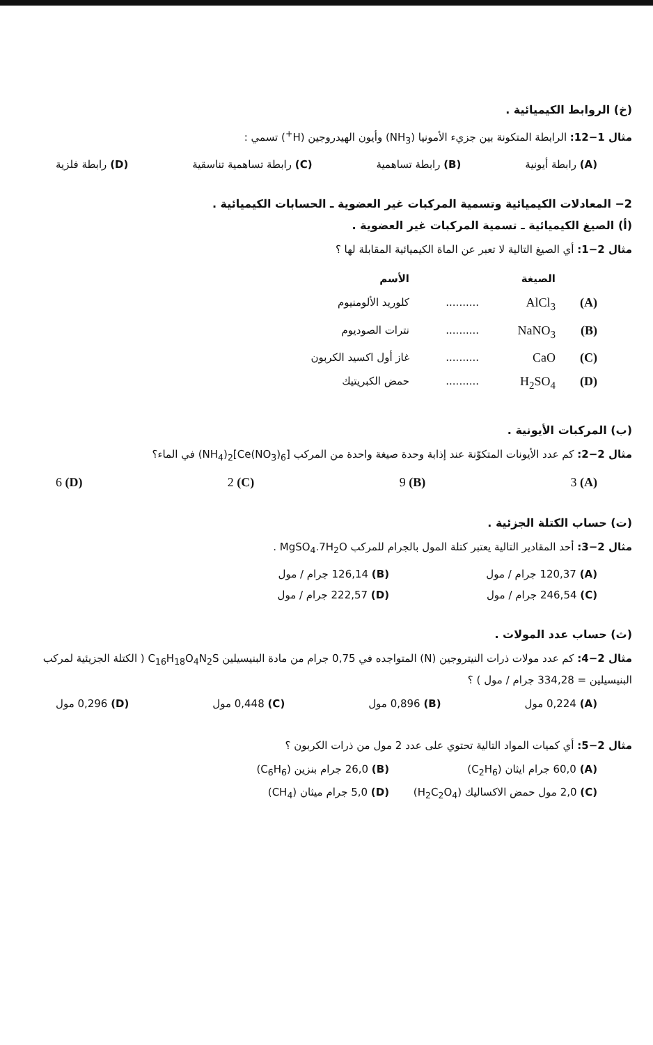(خ) الروابط الكيميائية .
مثال 1−12: الرابطة المتكونة بين جزيء الأمونيا (NH<sub>3</sub>) وأيون الهيدروجين (H<sup>+</sup>) تسمي :
(A) رابطة أيونية (B) رابطة تساهمية (C) رابطة تساهمية تناسقية (D) رابطة فلزية
2− المعادلات الكيميائية وتسمية المركبات غير العضوية ـ الحسابات الكيميائية .
(أ) الصيغ الكيميائية ـ تسمية المركبات غير العضوية .
مثال 2−1: أي الصيغ التالية لا تعبر عن الماة الكيميائية المقابلة لها ؟
الصيغة الأسم
(A) AlCl<sub>3</sub>.......... كلوريد الألومنيوم
(B) NaNO<sub>3</sub>.......... نترات الصوديوم
(C) CaO.......... غاز أول اكسيد الكربون
(D) H<sub>2</sub>SO<sub>4</sub>.......... حمض الكبريتيك
(ب) المركبات الأيونية .
مثال 2−2: كم عدد الأيونات المتكوّنة عند إذابة وحدة صيغة واحدة من المركب (NH<sub>4</sub>)<sub>2</sub>[Ce(NO<sub>3</sub>)<sub>6</sub>] في الماء؟
(A) 3 (B) 9 (C) 2 (D) 6
(ت) حساب الكتلة الجزئية .
مثال 2−3: أحد المقادير التالية يعتبر كتلة المول بالجرام للمركب MgSO<sub>4</sub>.7H<sub>2</sub>O .
(A) 120,37 جرام / مول (B) 126,14 جرام / مول
(C) 246,54 جرام / مول (D) 222,57 جرام / مول
(ث) حساب عدد المولات .
مثال 2−4: كم عدد مولات ذرات النيتروجين (N) المتواجده في 0,75 جرام من مادة البنيسيلين C<sub>16</sub>H<sub>18</sub>O<sub>4</sub>N<sub>2</sub>S ( الكتلة الجزيئية لمركب البنيسيلين = 334,28 جرام / مول ) ؟
(A) 0,224 مول (B) 0,896 مول (C) 0,448 مول (D) 0,296 مول
مثال 2−5: أي كميات المواد التالية تحتوي على عدد 2 مول من ذرات الكربون ؟
(A) 60,0 جرام ايثان (C<sub>2</sub>H<sub>6</sub>) (B) 26,0 جرام بنزين (C<sub>6</sub>H<sub>6</sub>)
(C) 2,0 مول حمض الاكساليك (H<sub>2</sub>C<sub>2</sub>O<sub>4</sub>) (D) 5,0 جرام ميثان (CH<sub>4</sub>)